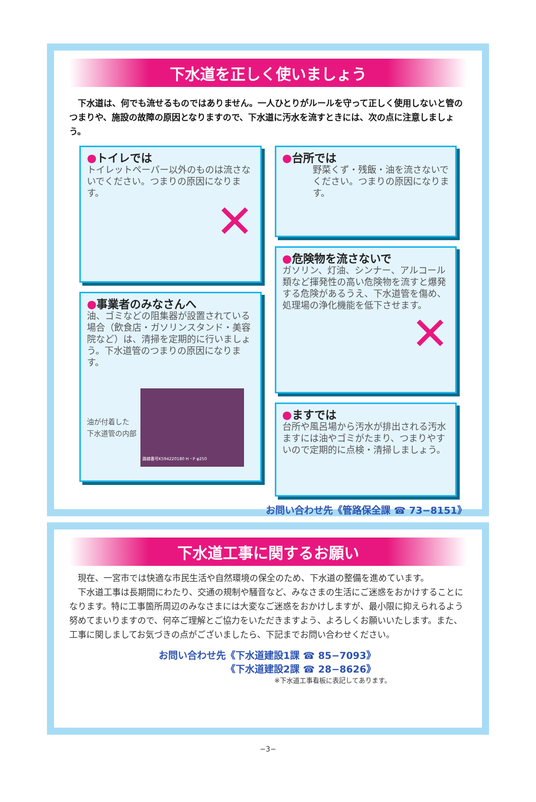下水道を正しく使いましょう
　下水道は、何でも流せるものではありません。一人ひとりがルールを守って正しく使用しないと管のつまりや、施設の故障の原因となりますので、下水道に汚水を流すときには、次の点に注意しましょう。
●トイレでは
トイレットペーパー以外のものは流さないでください。つまりの原因になります。
✕
●事業者のみなさんへ
油、ゴミなどの阻集器が設置されている場合（飲食店・ガソリンスタンド・美容院など）は、清掃を定期的に行いましょう。下水道管のつまりの原因になります。
油が付着した
下水道管の内部
路線番号K594220180 H・P φ250
●台所では
野菜くず・残飯・油を流さないでください。つまりの原因になります。
●危険物を流さないで
ガソリン、灯油、シンナー、アルコール類など揮発性の高い危険物を流すと爆発する危険があるうえ、下水道管を傷め、処理場の浄化機能を低下させます。
✕
●ますでは
台所や風呂場から汚水が排出される汚水ますには油やゴミがたまり、つまりやすいので定期的に点検・清掃しましょう。
お問い合わせ先《管路保全課 ☎ 73−8151》
下水道工事に関するお願い
　現在、一宮市では快適な市民生活や自然環境の保全のため、下水道の整備を進めています。
　下水道工事は長期間にわたり、交通の規制や騒音など、みなさまの生活にご迷惑をおかけすることになります。特に工事箇所周辺のみなさまには大変なご迷惑をおかけしますが、最小限に抑えられるよう努めてまいりますので、何卒ご理解とご協力をいただきますよう、よろしくお願いいたします。また、工事に関しましてお気づきの点がございましたら、下記までお問い合わせください。
お問い合わせ先《下水道建設1課 ☎ 85−7093》
《下水道建設2課 ☎ 28−8626》
※下水道工事看板に表記してあります。
−3−